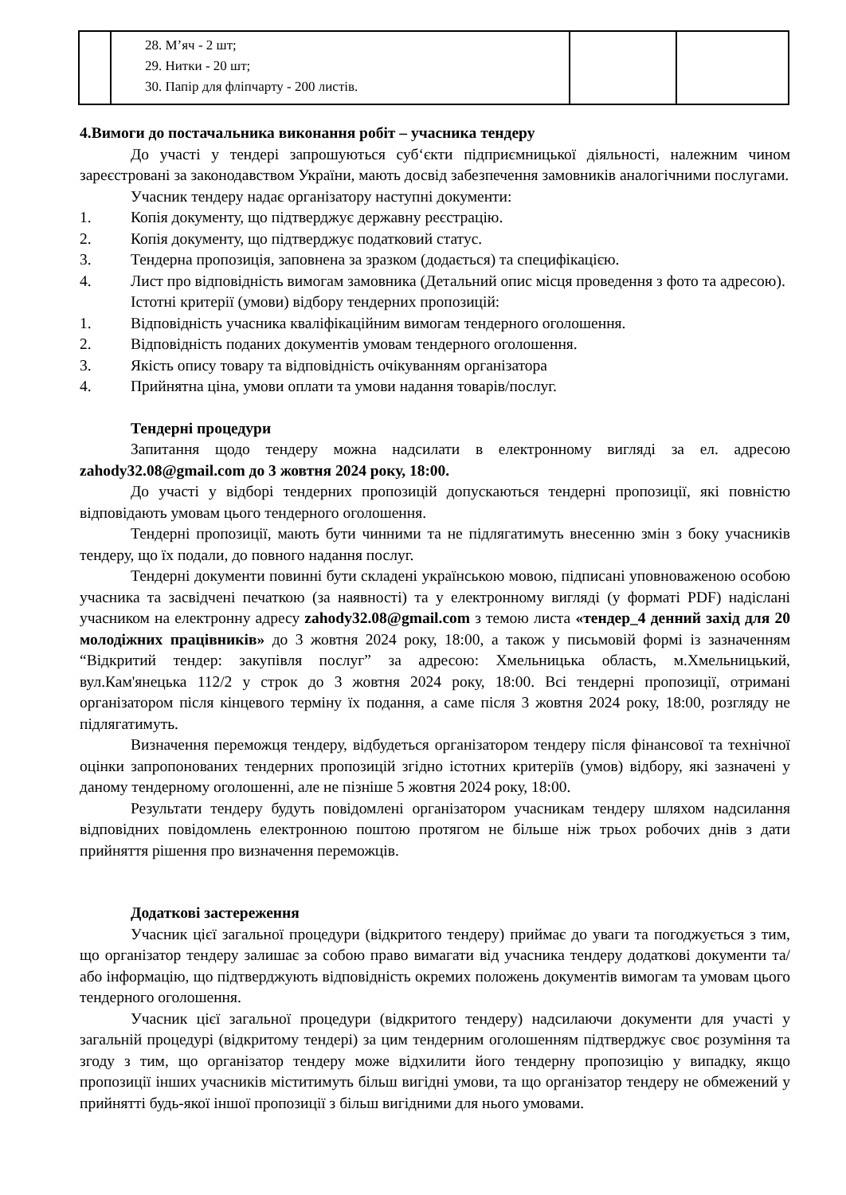| | 28. М’яч - 2 шт; 29. Нитки - 20 шт; 30. Папір для фліпчарту - 200 листів. | | |
4. Вимоги до постачальника виконання робіт – учасника тендеру
До участі у тендері запрошуються суб‘єкти підприємницької діяльності, належним чином зареєстровані за законодавством України, мають досвід забезпечення замовників аналогічними послугами.
Учасник тендеру надає організатору наступні документи:
1. Копія документу, що підтверджує державну реєстрацію.
2. Копія документу, що підтверджує податковий статус.
3. Тендерна пропозиція, заповнена за зразком (додається) та специфікацією.
4. Лист про відповідність вимогам замовника (Детальний опис місця проведення з фото та адресою).
Істотні критерії (умови) відбору тендерних пропозицій:
1. Відповідність учасника кваліфікаційним вимогам тендерного оголошення.
2. Відповідність поданих документів умовам тендерного оголошення.
3. Якість опису товару та відповідність очікуванням організатора
4. Прийнятна ціна, умови оплати та умови надання товарів/послуг.
Тендерні процедури
Запитання щодо тендеру можна надсилати в електронному вигляді за ел. адресою zahody32.08@gmail.com до 3 жовтня 2024 року, 18:00.
До участі у відборі тендерних пропозицій допускаються тендерні пропозиції, які повністю відповідають умовам цього тендерного оголошення.
Тендерні пропозиції, мають бути чинними та не підлягатимуть внесенню змін з боку учасників тендеру, що їх подали, до повного надання послуг.
Тендерні документи повинні бути складені українською мовою, підписані уповноваженою особою учасника та засвідчені печаткою (за наявності) та у електронному вигляді (у форматі PDF) надіслані учасником на електронну адресу zahody32.08@gmail.com з темою листа «тендер_4 денний захід для 20 молодіжних працівників» до 3 жовтня 2024 року, 18:00, а також у письмовій формі із зазначенням “Відкритий тендер: закупівля послуг” за адресою: Хмельницька область, м.Хмельницький, вул.Кам'янецька 112/2 у строк до 3 жовтня 2024 року, 18:00. Всі тендерні пропозиції, отримані організатором після кінцевого терміну їх подання, а саме після 3 жовтня 2024 року, 18:00, розгляду не підлягатимуть.
Визначення переможця тендеру, відбудеться організатором тендеру після фінансової та технічної оцінки запропонованих тендерних пропозицій згідно істотних критеріїв (умов) відбору, які зазначені у даному тендерному оголошенні, але не пізніше 5 жовтня 2024 року, 18:00.
Результати тендеру будуть повідомлені організатором учасникам тендеру шляхом надсилання відповідних повідомлень електронною поштою протягом не більше ніж трьох робочих днів з дати прийняття рішення про визначення переможців.
Додаткові застереження
Учасник цієї загальної процедури (відкритого тендеру) приймає до уваги та погоджується з тим, що організатор тендеру залишає за собою право вимагати від учасника тендеру додаткові документи та/або інформацію, що підтверджують відповідність окремих положень документів вимогам та умовам цього тендерного оголошення.
Учасник цієї загальної процедури (відкритого тендеру) надсилаючи документи для участі у загальній процедурі (відкритому тендері) за цим тендерним оголошенням підтверджує своє розуміння та згоду з тим, що організатор тендеру може відхилити його тендерну пропозицію у випадку, якщо пропозиції інших учасників міститимуть більш вигідні умови, та що організатор тендеру не обмежений у прийнятті будь-якої іншої пропозиції з більш вигідними для нього умовами.